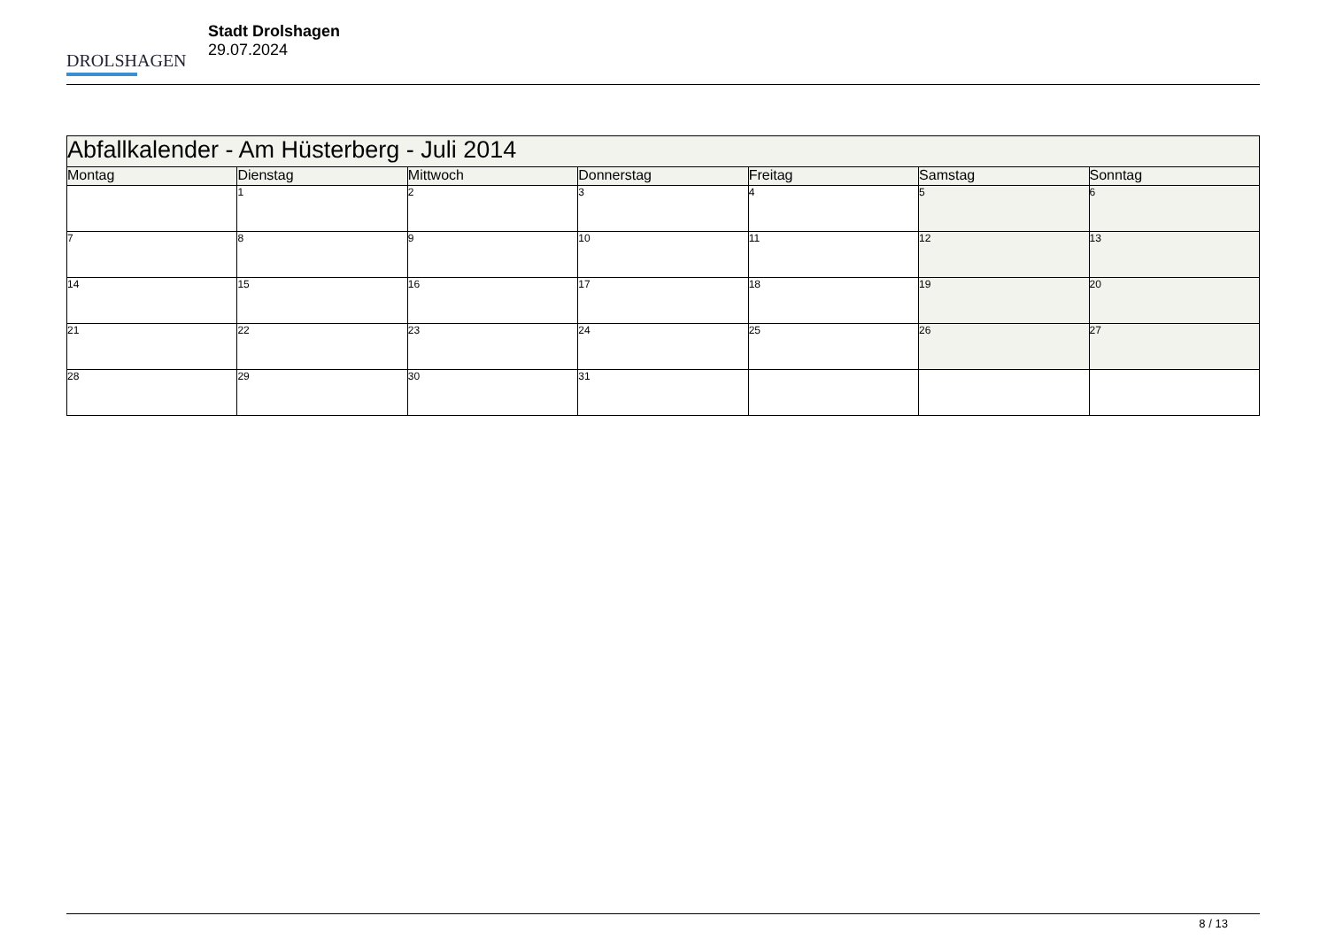DROLSHAGEN
Stadt Drolshagen
29.07.2024
| Abfallkalender - Am Hüsterberg - Juli 2014 | | | | | | |
| --- | --- | --- | --- | --- | --- | --- |
| Montag | Dienstag | Mittwoch | Donnerstag | Freitag | Samstag | Sonntag |
| | 1 | 2 | 3 | 4 | 5 | 6 |
| 7 | 8 | 9 | 10 | 11 | 12 | 13 |
| 14 | 15 | 16 | 17 | 18 | 19 | 20 |
| 21 | 22 | 23 | 24 | 25 | 26 | 27 |
| 28 | 29 | 30 | 31 | | | |
8 / 13